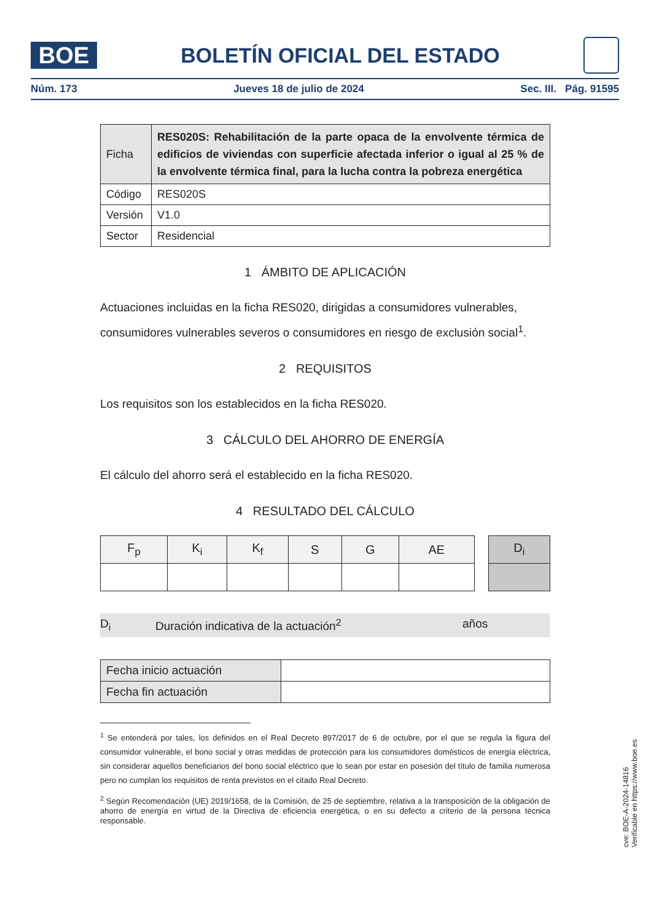BOE
BOLETÍN OFICIAL DEL ESTADO
Núm. 173 Jueves 18 de julio de 2024 Sec. III. Pág. 91595
| Ficha | RES020S: Rehabilitación de la parte opaca de la envolvente térmica de edificios de viviendas con superficie afectada inferior o igual al 25 % de la envolvente térmica final, para la lucha contra la pobreza energética |
| Código | RES020S |
| Versión | V1.0 |
| Sector | Residencial |
1 ÁMBITO DE APLICACIÓN
Actuaciones incluidas en la ficha RES020, dirigidas a consumidores vulnerables, consumidores vulnerables severos o consumidores en riesgo de exclusión social<sup>1</sup>.
2 REQUISITOS
Los requisitos son los establecidos en la ficha RES020.
3 CÁLCULO DEL AHORRO DE ENERGÍA
El cálculo del ahorro será el establecido en la ficha RES020.
4 RESULTADO DEL CÁLCULO
| F<sub>p</sub> | K<sub>i</sub> | K<sub>f</sub> | S | G | AE | | D<sub>i</sub> |
| --- | --- | --- | --- | --- | --- | --- | --- |
D<sub>i</sub> Duración indicativa de la actuación<sup>2</sup> años
| Fecha inicio actuación | |
| Fecha fin actuación | |
<sup>1</sup> Se entenderá por tales, los definidos en el Real Decreto 897/2017 de 6 de octubre, por el que se regula la figura del consumidor vulnerable, el bono social y otras medidas de protección para los consumidores domésticos de energía eléctrica, sin considerar aquellos beneficiarios del bono social eléctrico que lo sean por estar en posesión del título de familia numerosa pero no cumplan los requisitos de renta previstos en el citado Real Decreto.
<sup>2</sup> Según Recomendación (UE) 2019/1658, de la Comisión, de 25 de septiembre, relativa a la transposición de la obligación de ahorro de energía en virtud de la Directiva de eficiencia energética, o en su defecto a criterio de la persona técnica responsable.
cve: BOE-A-2024-14816
Verificable en https://www.boe.es